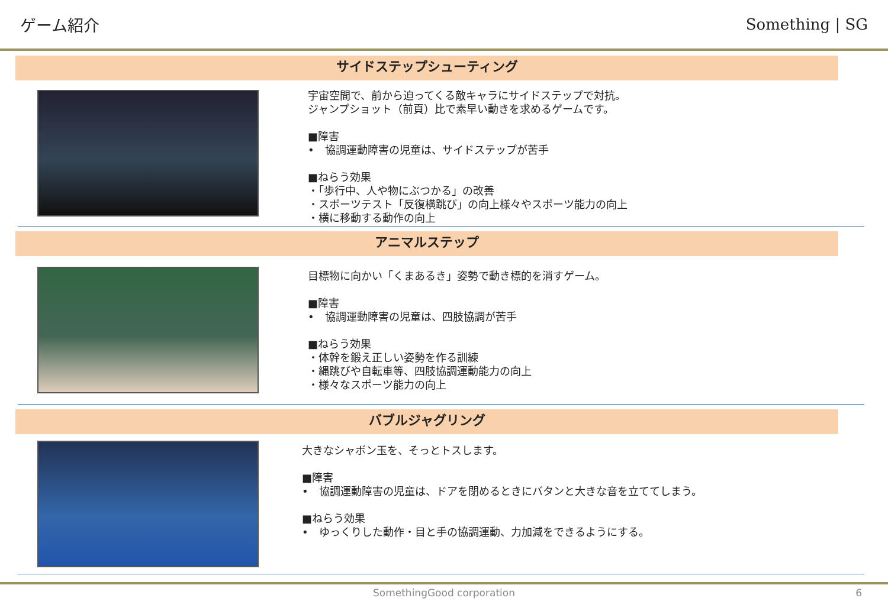ゲーム紹介 Something | SG
サイドステップシューティング
宇宙空間で、前から迫ってくる敵キャラにサイドステップで対抗。
ジャンプショット（前頁）比で素早い動きを求めるゲームです。
■障害
•　協調運動障害の児童は、サイドステップが苦手
■ねらう効果
・「歩行中、人や物にぶつかる」の改善
・スポーツテスト「反復横跳び」の向上様々やスポーツ能力の向上
・横に移動する動作の向上
アニマルステップ
目標物に向かい「くまあるき」姿勢で動き標的を消すゲーム。
■障害
•　協調運動障害の児童は、四肢協調が苦手
■ねらう効果
・体幹を鍛え正しい姿勢を作る訓練
・縄跳びや自転車等、四肢協調運動能力の向上
・様々なスポーツ能力の向上
バブルジャグリング
大きなシャボン玉を、そっとトスします。
■障害
•　協調運動障害の児童は、ドアを閉めるときにバタンと大きな音を立ててしまう。
■ねらう効果
•　ゆっくりした動作・目と手の協調運動、力加減をできるようにする。
SomethingGood corporation 6